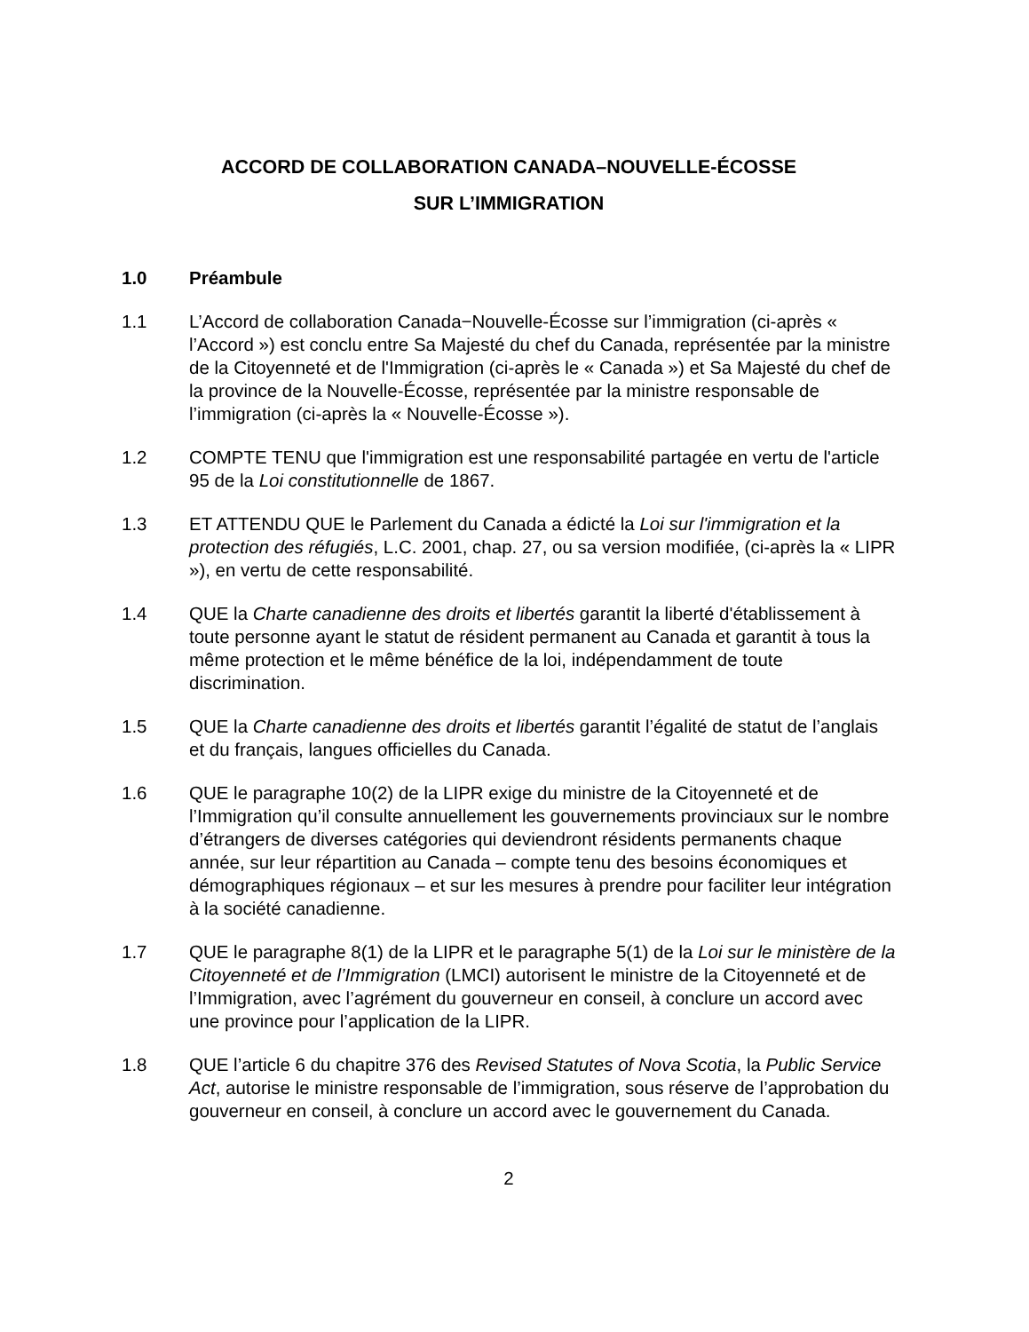ACCORD DE COLLABORATION CANADA–NOUVELLE-ÉCOSSE
SUR L’IMMIGRATION
1.0 Préambule
1.1 L’Accord de collaboration Canada−Nouvelle-Écosse sur l’immigration (ci-après « l’Accord ») est conclu entre Sa Majesté du chef du Canada, représentée par la ministre de la Citoyenneté et de l'Immigration (ci-après le « Canada ») et Sa Majesté du chef de la province de la Nouvelle-Écosse, représentée par la ministre responsable de l’immigration (ci-après la « Nouvelle-Écosse »).
1.2 COMPTE TENU que l'immigration est une responsabilité partagée en vertu de l'article 95 de la Loi constitutionnelle de 1867.
1.3 ET ATTENDU QUE le Parlement du Canada a édicté la Loi sur l'immigration et la protection des réfugiés, L.C. 2001, chap. 27, ou sa version modifiée, (ci-après la « LIPR »), en vertu de cette responsabilité.
1.4 QUE la Charte canadienne des droits et libertés garantit la liberté d'établissement à toute personne ayant le statut de résident permanent au Canada et garantit à tous la même protection et le même bénéfice de la loi, indépendamment de toute discrimination.
1.5 QUE la Charte canadienne des droits et libertés garantit l’égalité de statut de l’anglais et du français, langues officielles du Canada.
1.6 QUE le paragraphe 10(2) de la LIPR exige du ministre de la Citoyenneté et de l’Immigration qu’il consulte annuellement les gouvernements provinciaux sur le nombre d’étrangers de diverses catégories qui deviendront résidents permanents chaque année, sur leur répartition au Canada – compte tenu des besoins économiques et démographiques régionaux – et sur les mesures à prendre pour faciliter leur intégration à la société canadienne.
1.7 QUE le paragraphe 8(1) de la LIPR et le paragraphe 5(1) de la Loi sur le ministère de la Citoyenneté et de l’Immigration (LMCI) autorisent le ministre de la Citoyenneté et de l’Immigration, avec l’agrément du gouverneur en conseil, à conclure un accord avec une province pour l’application de la LIPR.
1.8 QUE l’article 6 du chapitre 376 des Revised Statutes of Nova Scotia, la Public Service Act, autorise le ministre responsable de l’immigration, sous réserve de l’approbation du gouverneur en conseil, à conclure un accord avec le gouvernement du Canada.
2